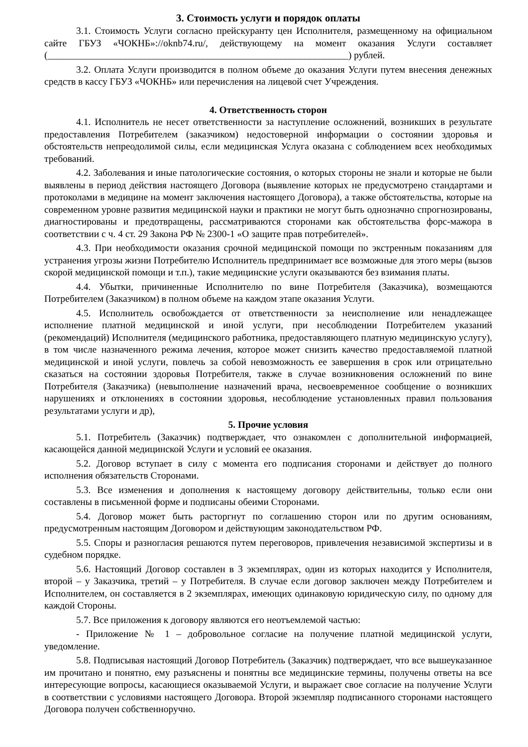3. Стоимость услуги и порядок оплаты
3.1. Стоимость Услуги согласно прейскуранту цен Исполнителя, размещенному на официальном сайте ГБУЗ «ЧОКНБ»://oknb74.ru/, действующему на момент оказания Услуги составляет (______________________________________________________________) рублей.
3.2. Оплата Услуги производится в полном объеме до оказания Услуги путем внесения денежных средств в кассу ГБУЗ «ЧОКНБ» или перечисления на лицевой счет Учреждения.
4. Ответственность сторон
4.1. Исполнитель не несет ответственности за наступление осложнений, возникших в результате предоставления Потребителем (заказчиком) недостоверной информации о состоянии здоровья и обстоятельств непреодолимой силы, если медицинская Услуга оказана с соблюдением всех необходимых требований.
4.2. Заболевания и иные патологические состояния, о которых стороны не знали и которые не были выявлены в период действия настоящего Договора (выявление которых не предусмотрено стандартами и протоколами в медицине на момент заключения настоящего Договора), а также обстоятельства, которые на современном уровне развития медицинской науки и практики не могут быть однозначно спрогнозированы, диагностированы и предотвращены, рассматриваются сторонами как обстоятельства форс-мажора в соответствии с ч. 4 ст. 29 Закона РФ № 2300-1 «О защите прав потребителей».
4.3. При необходимости оказания срочной медицинской помощи по экстренным показаниям для устранения угрозы жизни Потребителю Исполнитель предпринимает все возможные для этого меры (вызов скорой медицинской помощи и т.п.), такие медицинские услуги оказываются без взимания платы.
4.4. Убытки, причиненные Исполнителю по вине Потребителя (Заказчика), возмещаются Потребителем (Заказчиком) в полном объеме на каждом этапе оказания Услуги.
4.5. Исполнитель освобождается от ответственности за неисполнение или ненадлежащее исполнение платной медицинской и иной услуги, при несоблюдении Потребителем указаний (рекомендаций) Исполнителя (медицинского работника, предоставляющего платную медицинскую услугу), в том числе назначенного режима лечения, которое может снизить качество предоставляемой платной медицинской и иной услуги, повлечь за собой невозможность ее завершения в срок или отрицательно сказаться на состоянии здоровья Потребителя, также в случае возникновения осложнений по вине Потребителя (Заказчика) (невыполнение назначений врача, несвоевременное сообщение о возникших нарушениях и отклонениях в состоянии здоровья, несоблюдение установленных правил пользования результатами услуги и др),
5. Прочие условия
5.1. Потребитель (Заказчик) подтверждает, что ознакомлен с дополнительной информацией, касающейся данной медицинской Услуги и условий ее оказания.
5.2. Договор вступает в силу с момента его подписания сторонами и действует до полного исполнения обязательств Сторонами.
5.3. Все изменения и дополнения к настоящему договору действительны, только если они составлены в письменной форме и подписаны обеими Сторонами.
5.4. Договор может быть расторгнут по соглашению сторон или по другим основаниям, предусмотренным настоящим Договором и действующим законодательством РФ.
5.5. Споры и разногласия решаются путем переговоров, привлечения независимой экспертизы и в судебном порядке.
5.6. Настоящий Договор составлен в 3 экземплярах, один из которых находится у Исполнителя, второй – у Заказчика, третий – у Потребителя. В случае если договор заключен между Потребителем и Исполнителем, он составляется в 2 экземплярах, имеющих одинаковую юридическую силу, по одному для каждой Стороны.
5.7. Все приложения к договору являются его неотъемлемой частью:
- Приложение № 1 – добровольное согласие на получение платной медицинской услуги, уведомление.
5.8. Подписывая настоящий Договор Потребитель (Заказчик) подтверждает, что все вышеуказанное им прочитано и понятно, ему разъяснены и понятны все медицинские термины, получены ответы на все интересующие вопросы, касающиеся оказываемой Услуги, и выражает свое согласие на получение Услуги в соответствии с условиями настоящего Договора. Второй экземпляр подписанного сторонами настоящего Договора получен собственноручно.